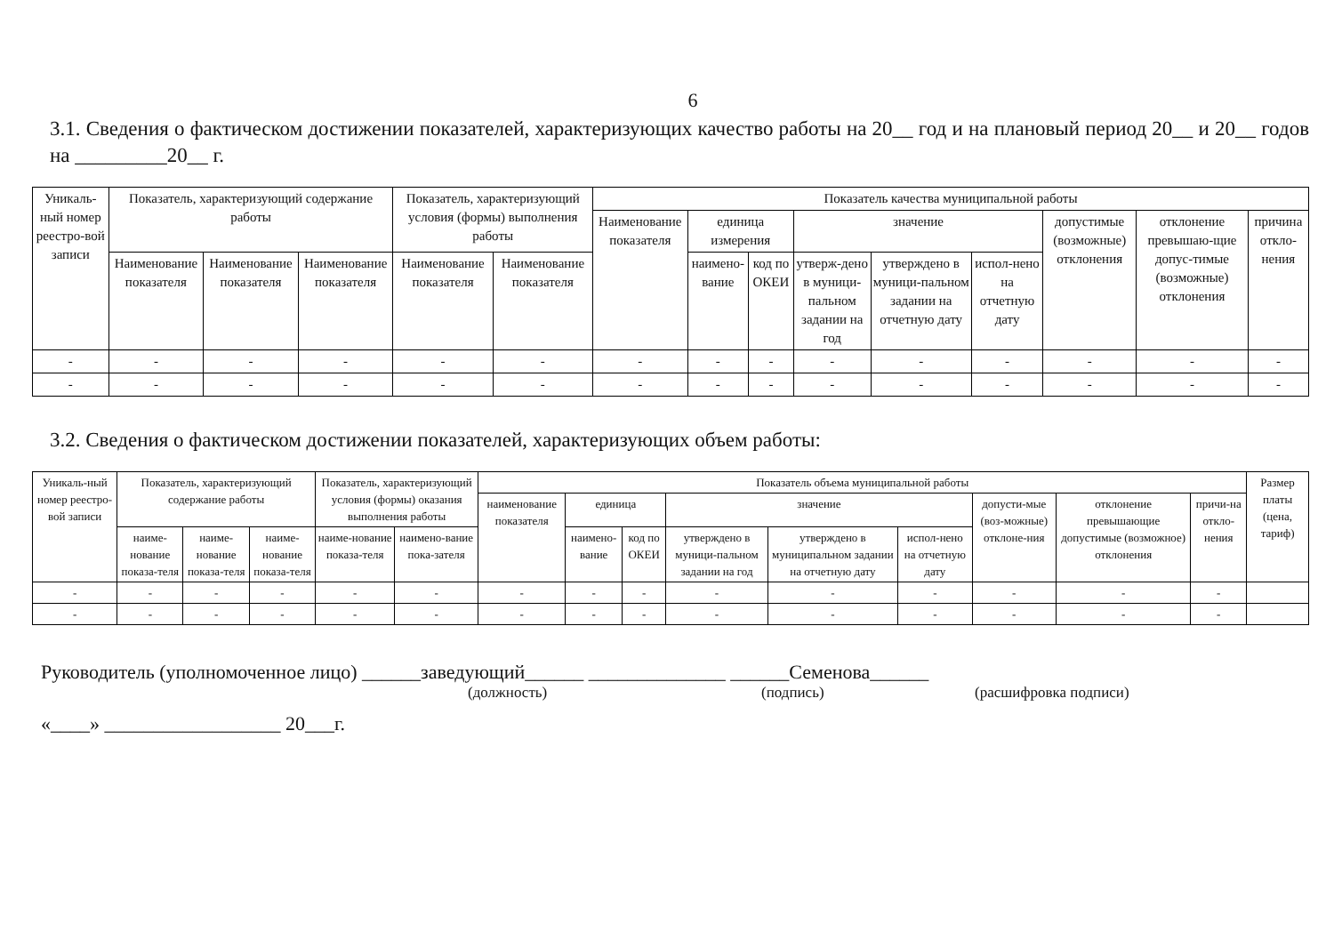6
3.1. Сведения о фактическом достижении показателей, характеризующих качество работы на 20__ год и на плановый период 20__ и 20__ годов на _________20__ г.
| Уникаль-ный номер реестро-вой записи | Показатель, характеризующий содержание работы | | | Показатель, характеризующий условия (формы) выполнения работы | | Показатель качества муниципальной работы | | | | | | | | |
| --- | --- | --- | --- | --- | --- | --- | --- | --- | --- | --- | --- | --- | --- | --- |
| | | | | | | Наименование показателя | единица измерения | | значение | | | допустимые (возможные) отклонения | отклонение превышаю-щие допус-тимые (возможные) отклонения | причина откло-нения |
| | Наименование показателя | Наименование показателя | Наименование показателя | Наименование показателя | Наименование показателя | | наимено-вание | код по ОКЕИ | утверж-дено в муници-пальном задании на год | утверждено в муници-пальном задании на отчетную дату | испол-нено на отчетную дату | | | |
| - | - | - | - | - | - | - | - | - | - | - | - | - | - | - |
| - | - | - | - | - | - | - | - | - | - | - | - | - | - | - |
3.2. Сведения о фактическом достижении показателей, характеризующих объем работы:
| Уникаль-ный номер реестро-вой записи | Показатель, характеризующий содержание работы | | | Показатель, характеризующий условия (формы) оказания выполнения работы | | Показатель объема муниципальной работы | | | | | | | | | Размер платы (цена, тариф) |
| --- | --- | --- | --- | --- | --- | --- | --- | --- | --- | --- | --- | --- | --- | --- | --- |
| | | | | | | наименование показателя | единица | | значение | | | допусти-мые (воз-можные) отклоне-ния | отклонение превышающие допустимые (возможное) отклонения | причи-на откло-нения | |
| | наиме-нование показа-теля | наиме-нование показа-теля | наиме-нование показа-теля | наиме-нование показа-теля | наимено-вание пока-зателя | | наимено-вание | код по ОКЕИ | утверждено в муници-пальном задании на год | утверждено в муниципальном задании на отчетную дату | испол-нено на отчетную дату | | | | |
| - | - | - | - | - | - | - | - | - | - | - | - | - | - | - | |
| - | - | - | - | - | - | - | - | - | - | - | - | - | - | - | |
Руководитель (уполномоченное лицо) ______заведующий______ ______________ ______Семенова______
(должность) (подпись) (расшифровка подписи)
«____» __________________ 20___г.